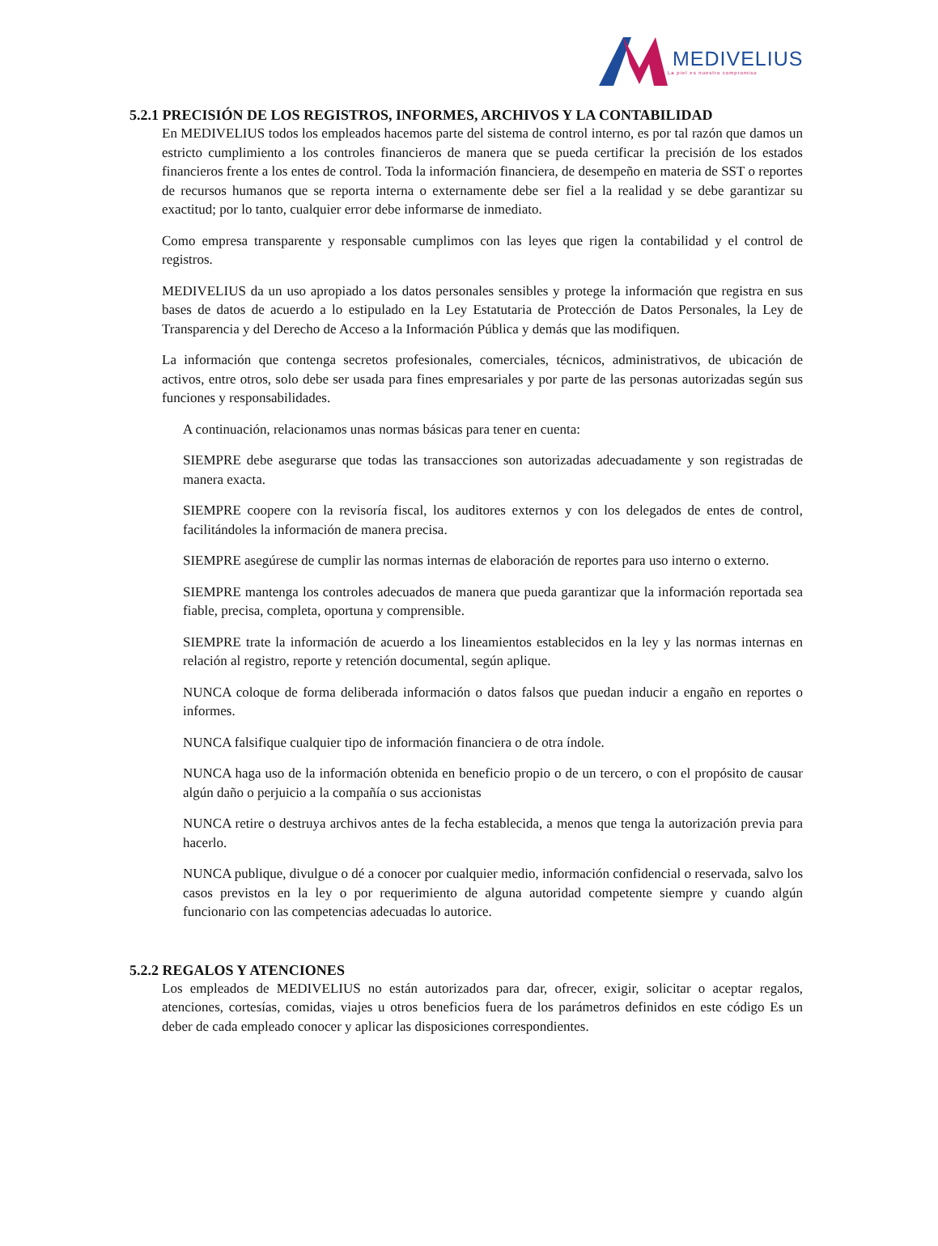MEDIVELIUS
La piel es nuestro compromiso
5.2.1 PRECISIÓN DE LOS REGISTROS, INFORMES, ARCHIVOS Y LA CONTABILIDAD
En MEDIVELIUS todos los empleados hacemos parte del sistema de control interno, es por tal razón que damos un estricto cumplimiento a los controles financieros de manera que se pueda certificar la precisión de los estados financieros frente a los entes de control. Toda la información financiera, de desempeño en materia de SST o reportes de recursos humanos que se reporta interna o externamente debe ser fiel a la realidad y se debe garantizar su exactitud; por lo tanto, cualquier error debe informarse de inmediato.
Como empresa transparente y responsable cumplimos con las leyes que rigen la contabilidad y el control de registros.
MEDIVELIUS da un uso apropiado a los datos personales sensibles y protege la información que registra en sus bases de datos de acuerdo a lo estipulado en la Ley Estatutaria de Protección de Datos Personales, la Ley de Transparencia y del Derecho de Acceso a la Información Pública y demás que las modifiquen.
La información que contenga secretos profesionales, comerciales, técnicos, administrativos, de ubicación de activos, entre otros, solo debe ser usada para fines empresariales y por parte de las personas autorizadas según sus funciones y responsabilidades.
A continuación, relacionamos unas normas básicas para tener en cuenta:
SIEMPRE debe asegurarse que todas las transacciones son autorizadas adecuadamente y son registradas de manera exacta.
SIEMPRE coopere con la revisoría fiscal, los auditores externos y con los delegados de entes de control, facilitándoles la información de manera precisa.
SIEMPRE asegúrese de cumplir las normas internas de elaboración de reportes para uso interno o externo.
SIEMPRE mantenga los controles adecuados de manera que pueda garantizar que la información reportada sea fiable, precisa, completa, oportuna y comprensible.
SIEMPRE trate la información de acuerdo a los lineamientos establecidos en la ley y las normas internas en relación al registro, reporte y retención documental, según aplique.
NUNCA coloque de forma deliberada información o datos falsos que puedan inducir a engaño en reportes o informes.
NUNCA falsifique cualquier tipo de información financiera o de otra índole.
NUNCA haga uso de la información obtenida en beneficio propio o de un tercero, o con el propósito de causar algún daño o perjuicio a la compañía o sus accionistas
NUNCA retire o destruya archivos antes de la fecha establecida, a menos que tenga la autorización previa para hacerlo.
NUNCA publique, divulgue o dé a conocer por cualquier medio, información confidencial o reservada, salvo los casos previstos en la ley o por requerimiento de alguna autoridad competente siempre y cuando algún funcionario con las competencias adecuadas lo autorice.
5.2.2 REGALOS Y ATENCIONES
Los empleados de MEDIVELIUS no están autorizados para dar, ofrecer, exigir, solicitar o aceptar regalos, atenciones, cortesías, comidas, viajes u otros beneficios fuera de los parámetros definidos en este código Es un deber de cada empleado conocer y aplicar las disposiciones correspondientes.